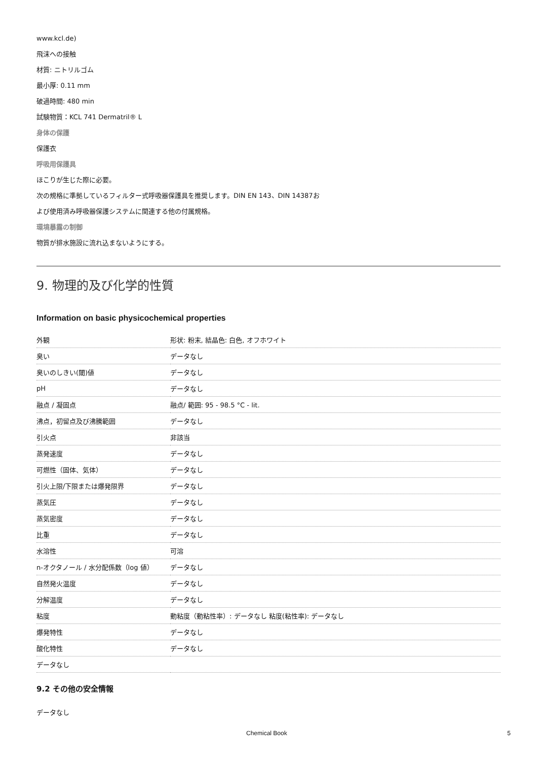www.kcl.de)
飛沫への接触
材質: ニトリルゴム
最小厚: 0.11 mm
破過時間: 480 min
試験物質：KCL 741 Dermatril® L
身体の保護
保護衣
呼吸用保護具
ほこりが生じた際に必要。
次の規格に準拠しているフィルター式呼吸器保護具を推奨します。DIN EN 143、DIN 14387お
よび使用済み呼吸器保護システムに関連する他の付属規格。
環境暴露の制御
物質が排水施設に流れ込まないようにする。
9. 物理的及び化学的性質
Information on basic physicochemical properties
| 外観 | 形状: 粉末, 結晶色: 白色, オフホワイト |
| 臭い | データなし |
| 臭いのしきい(閾)値 | データなし |
| pH | データなし |
| 融点 / 凝固点 | 融点/ 範囲: 95 - 98.5 °C - lit. |
| 沸点，初留点及び沸騰範囲 | データなし |
| 引火点 | 非該当 |
| 蒸発速度 | データなし |
| 可燃性（固体、気体） | データなし |
| 引火上限/下限または爆発限界 | データなし |
| 蒸気圧 | データなし |
| 蒸気密度 | データなし |
| 比重 | データなし |
| 水溶性 | 可溶 |
| n-オクタノール / 水分配係数（log 値） | データなし |
| 自然発火温度 | データなし |
| 分解温度 | データなし |
| 粘度 | 動粘度（動粘性率）: データなし 粘度(粘性率): データなし |
| 爆発特性 | データなし |
| 酸化特性 | データなし |
| データなし | |
9.2 その他の安全情報
データなし
Chemical Book 5